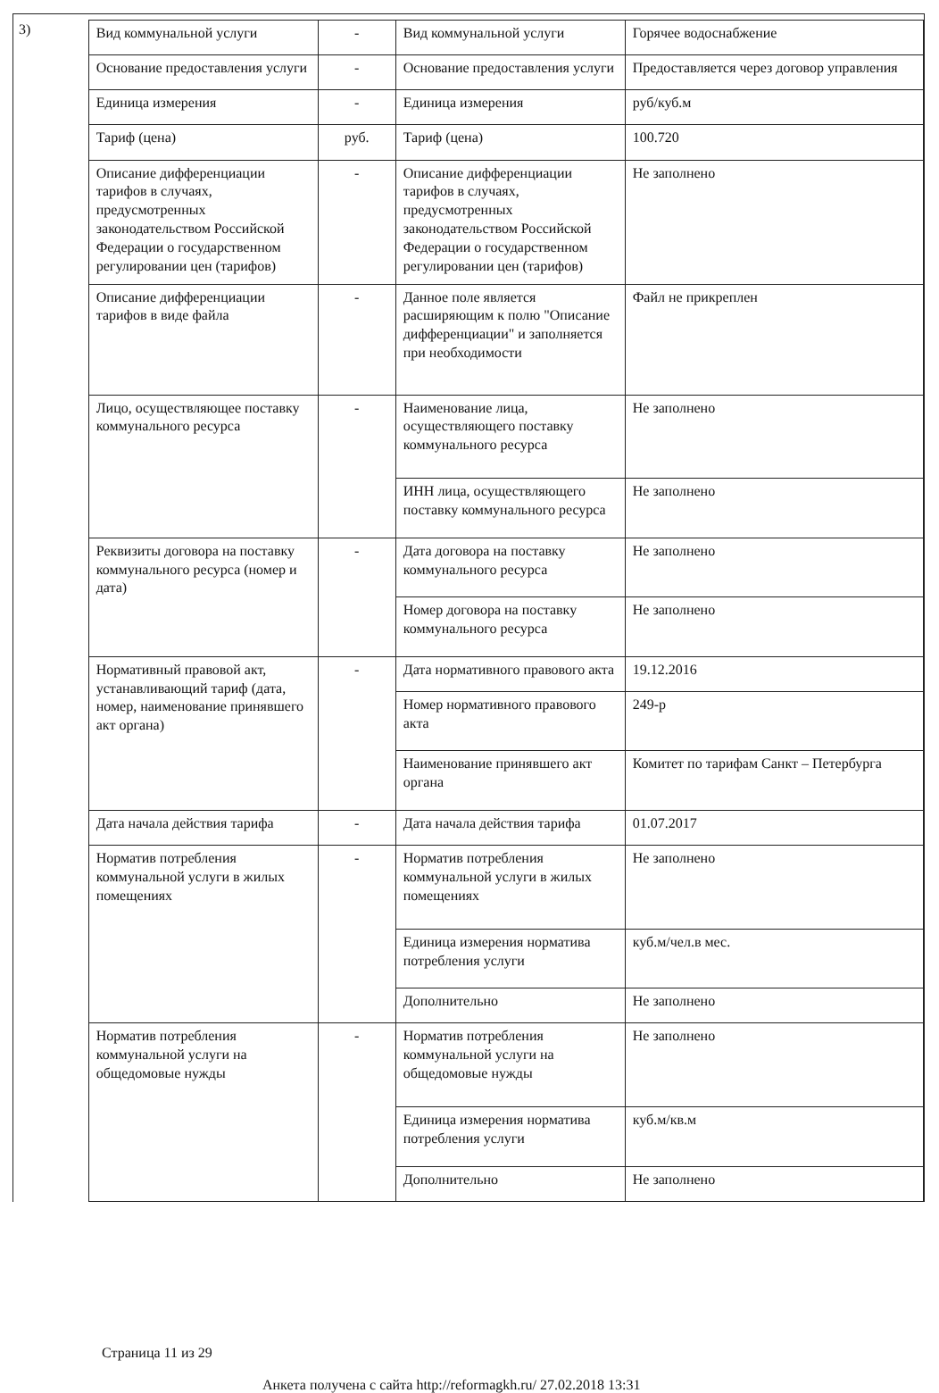3)
| Вид коммунальной услуги | - | Вид коммунальной услуги | Горячее водоснабжение |
| Основание предоставления услуги | - | Основание предоставления услуги | Предоставляется через договор управления |
| Единица измерения | - | Единица измерения | руб/куб.м |
| Тариф (цена) | руб. | Тариф (цена) | 100.720 |
| Описание дифференциации тарифов в случаях, предусмотренных законодательством Российской Федерации о государственном регулировании цен (тарифов) | - | Описание дифференциации тарифов в случаях, предусмотренных законодательством Российской Федерации о государственном регулировании цен (тарифов) | Не заполнено |
| Описание дифференциации тарифов в виде файла | - | Данное поле является расширяющим к полю "Описание дифференциации" и заполняется при необходимости | Файл не прикреплен |
| Лицо, осуществляющее поставку коммунального ресурса | - | Наименование лица, осуществляющего поставку коммунального ресурса | Не заполнено |
| | | ИНН лица, осуществляющего поставку коммунального ресурса | Не заполнено |
| Реквизиты договора на поставку коммунального ресурса (номер и дата) | - | Дата договора на поставку коммунального ресурса | Не заполнено |
| | | Номер договора на поставку коммунального ресурса | Не заполнено |
| Нормативный правовой акт, устанавливающий тариф (дата, номер, наименование принявшего акт органа) | - | Дата нормативного правового акта | 19.12.2016 |
| | | Номер нормативного правового акта | 249-р |
| | | Наименование принявшего акт органа | Комитет по тарифам Санкт – Петербурга |
| Дата начала действия тарифа | - | Дата начала действия тарифа | 01.07.2017 |
| Норматив потребления коммунальной услуги в жилых помещениях | - | Норматив потребления коммунальной услуги в жилых помещениях | Не заполнено |
| | | Единица измерения норматива потребления услуги | куб.м/чел.в мес. |
| | | Дополнительно | Не заполнено |
| Норматив потребления коммунальной услуги на общедомовые нужды | - | Норматив потребления коммунальной услуги на общедомовые нужды | Не заполнено |
| | | Единица измерения норматива потребления услуги | куб.м/кв.м |
| | | Дополнительно | Не заполнено |
Страница 11 из 29
Анкета получена с сайта http://reformagkh.ru/ 27.02.2018 13:31